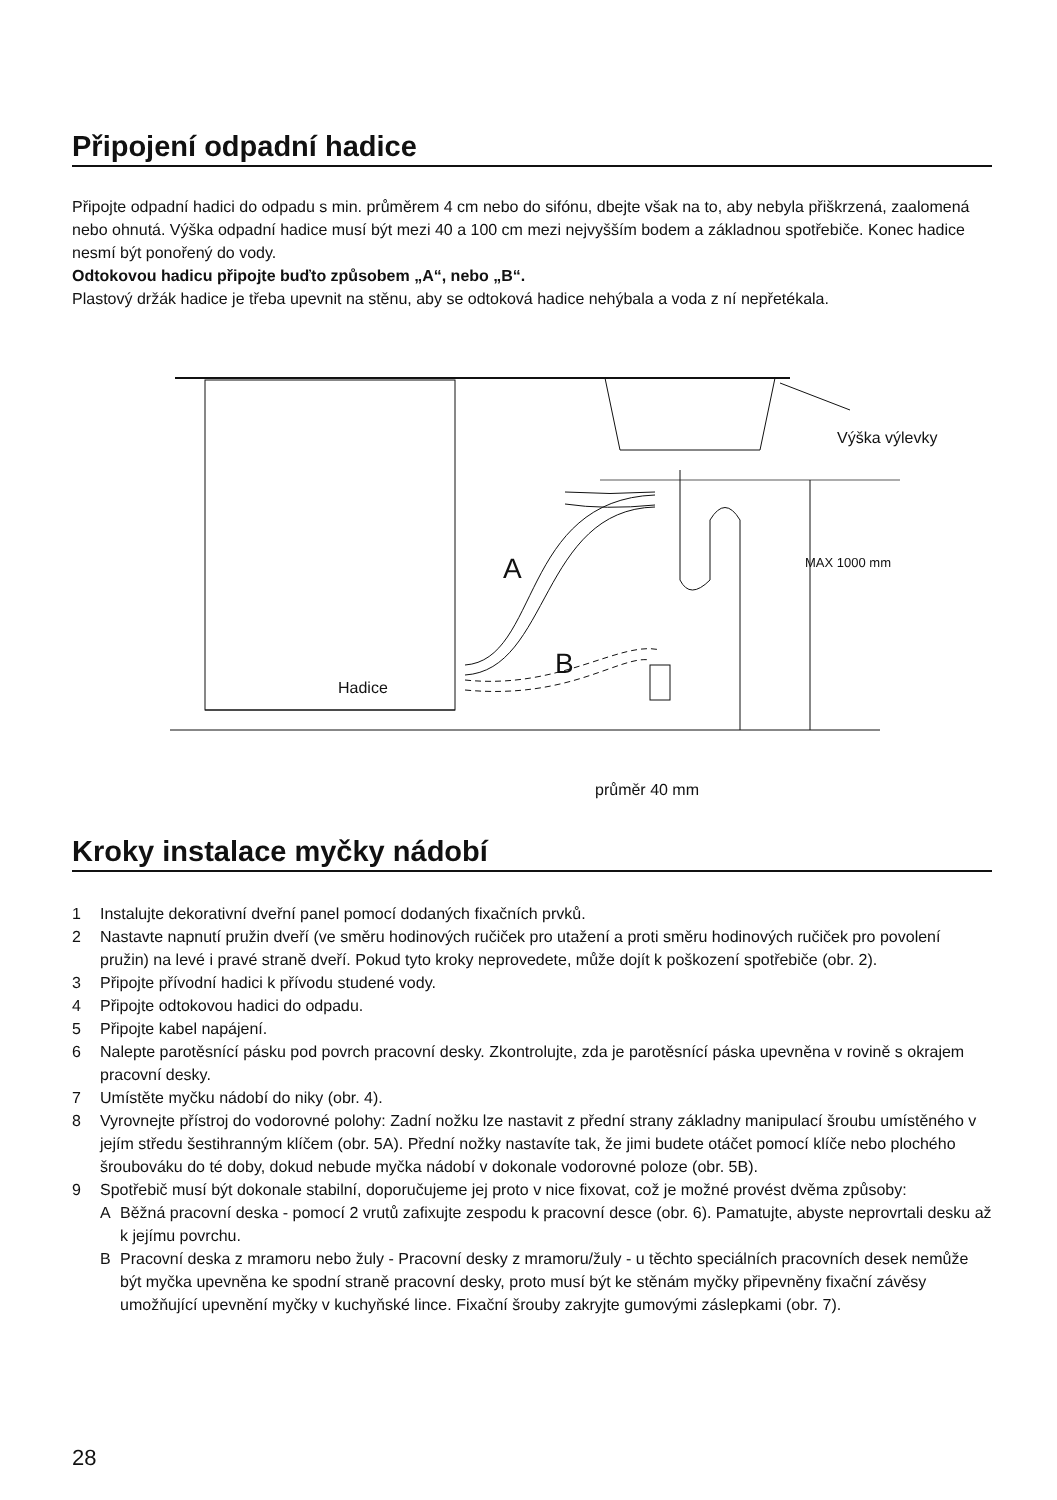Připojení odpadní hadice
Připojte odpadní hadici do odpadu s min. průměrem 4 cm nebo do sifónu, dbejte však na to, aby nebyla přiškrzená, zaalomená nebo ohnutá. Výška odpadní hadice musí být mezi 40 a 100 cm mezi nejvyšším bodem a základnou spotřebiče. Konec hadice nesmí být ponořený do vody.
Odtokovou hadicu připojte buďto způsobem „A“, nebo „B“.
Plastový držák hadice je třeba upevnit na stěnu, aby se odtoková hadice nehýbala a voda z ní nepřetékala.
Výška výlevky
MAX 1000 mm
A
B
Hadice
průměr 40 mm
Kroky instalace myčky nádobí
1 Instalujte dekorativní dveřní panel pomocí dodaných fixačních prvků.
2 Nastavte napnutí pružin dveří (ve směru hodinových ručiček pro utažení a proti směru hodinových ručiček pro povolení pružin) na levé i pravé straně dveří. Pokud tyto kroky neprovedete, může dojít k poškození spotřebiče (obr. 2).
3 Připojte přívodní hadici k přívodu studené vody.
4 Připojte odtokovou hadici do odpadu.
5 Připojte kabel napájení.
6 Nalepte parotěsnící pásku pod povrch pracovní desky. Zkontrolujte, zda je parotěsnící páska upevněna v rovině s okrajem pracovní desky.
7 Umístěte myčku nádobí do niky (obr. 4).
8 Vyrovnejte přístroj do vodorovné polohy: Zadní nožku lze nastavit z přední strany základny manipulací šroubu umístěného v jejím středu šestihranným klíčem (obr. 5A). Přední nožky nastavíte tak, že jimi budete otáčet pomocí klíče nebo plochého šroubováku do té doby, dokud nebude myčka nádobí v dokonale vodorovné poloze (obr. 5B).
9 Spotřebič musí být dokonale stabilní, doporučujeme jej proto v nice fixovat, což je možné provést dvěma způsoby:
A Běžná pracovní deska - pomocí 2 vrutů zafixujte zespodu k pracovní desce (obr. 6). Pamatujte, abyste neprovrtali desku až k jejímu povrchu.
B Pracovní deska z mramoru nebo žuly - Pracovní desky z mramoru/žuly - u těchto speciálních pracovních desek nemůže být myčka upevněna ke spodní straně pracovní desky, proto musí být ke stěnám myčky připevněny fixační závěsy umožňující upevnění myčky v kuchyňské lince. Fixační šrouby zakryjte gumovými záslepkami (obr. 7).
28